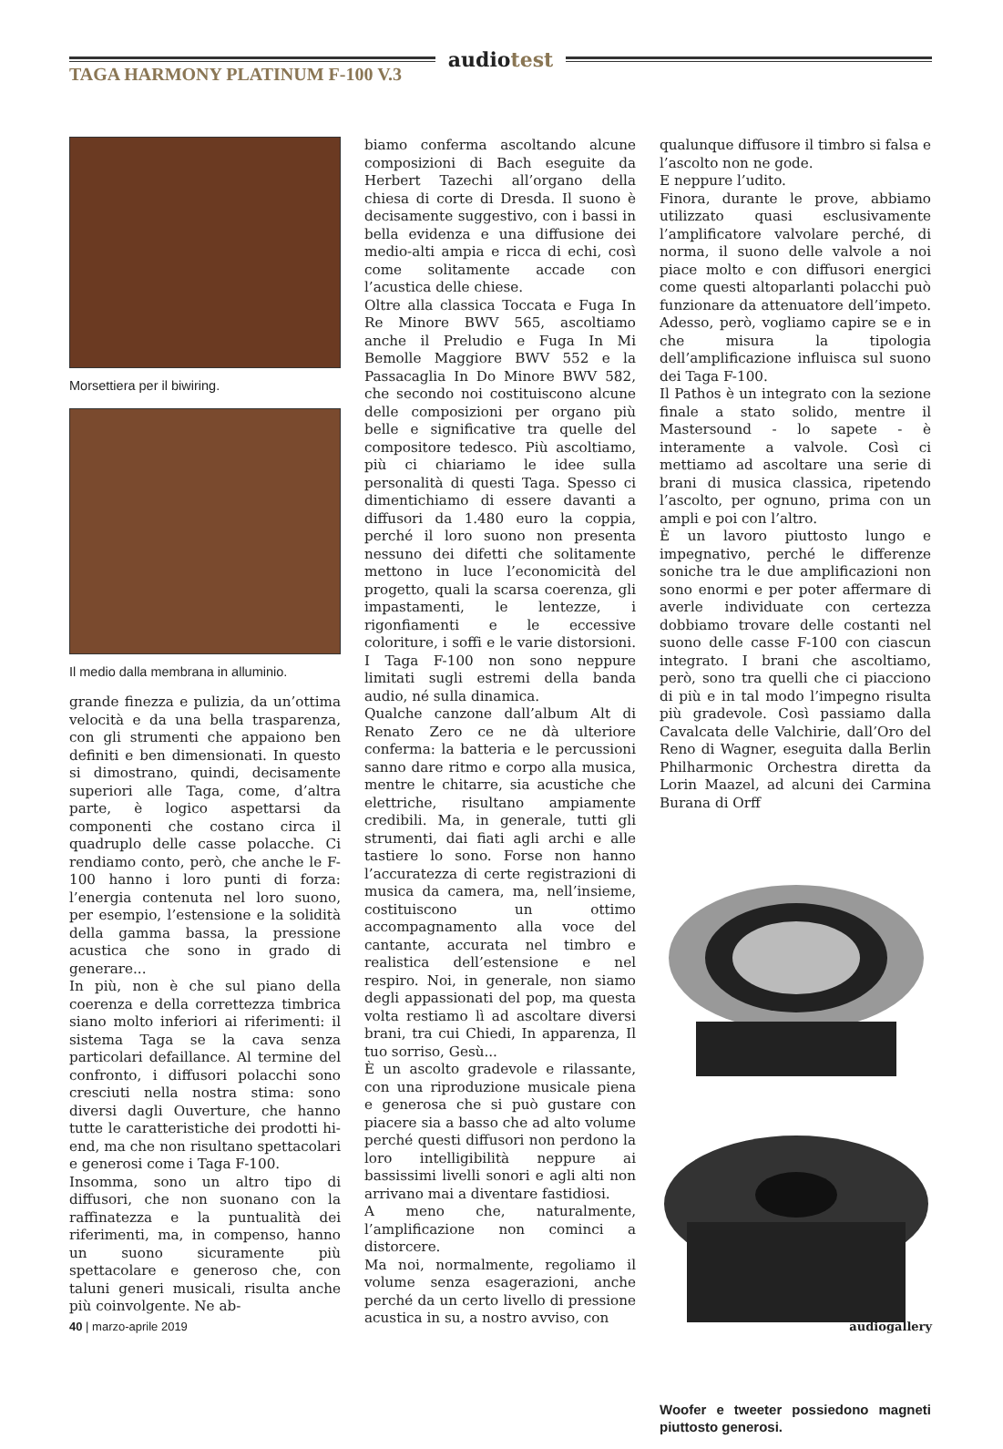audiotest
TAGA HARMONY PLATINUM F-100 V.3
Morsettiera per il biwiring.
Il medio dalla membrana in alluminio.
grande finezza e pulizia, da un’ottima velocità e da una bella trasparenza, con gli strumenti che appaiono ben definiti e ben dimensionati. In questo si dimostrano, quindi, decisamente superiori alle Taga, come, d’altra parte, è logico aspettarsi da componenti che costano circa il quadruplo delle casse polacche. Ci rendiamo conto, però, che anche le F-100 hanno i loro punti di forza: l’energia contenuta nel loro suono, per esempio, l’estensione e la solidità della gamma bassa, la pressione acustica che sono in grado di generare...
In più, non è che sul piano della coerenza e della correttezza timbrica siano molto inferiori ai riferimenti: il sistema Taga se la cava senza particolari defaillance. Al termine del confronto, i diffusori polacchi sono cresciuti nella nostra stima: sono diversi dagli Ouverture, che hanno tutte le caratteristiche dei prodotti hi-end, ma che non risultano spettacolari e generosi come i Taga F-100.
Insomma, sono un altro tipo di diffusori, che non suonano con la raffinatezza e la puntualità dei riferimenti, ma, in compenso, hanno un suono sicuramente più spettacolare e generoso che, con taluni generi musicali, risulta anche più coinvolgente. Ne ab-
biamo conferma ascoltando alcune composizioni di Bach eseguite da Herbert Tazechi all’organo della chiesa di corte di Dresda. Il suono è decisamente suggestivo, con i bassi in bella evidenza e una diffusione dei medio-alti ampia e ricca di echi, così come solitamente accade con l’acustica delle chiese.
Oltre alla classica Toccata e Fuga In Re Minore BWV 565, ascoltiamo anche il Preludio e Fuga In Mi Bemolle Maggiore BWV 552 e la Passacaglia In Do Minore BWV 582, che secondo noi costituiscono alcune delle composizioni per organo più belle e significative tra quelle del compositore tedesco. Più ascoltiamo, più ci chiariamo le idee sulla personalità di questi Taga. Spesso ci dimentichiamo di essere davanti a diffusori da 1.480 euro la coppia, perché il loro suono non presenta nessuno dei difetti che solitamente mettono in luce l’economicità del progetto, quali la scarsa coerenza, gli impastamenti, le lentezze, i rigonfiamenti e le eccessive coloriture, i soffi e le varie distorsioni. I Taga F-100 non sono neppure limitati sugli estremi della banda audio, né sulla dinamica.
Qualche canzone dall’album Alt di Renato Zero ce ne dà ulteriore conferma: la batteria e le percussioni sanno dare ritmo e corpo alla musica, mentre le chitarre, sia acustiche che elettriche, risultano ampiamente credibili. Ma, in generale, tutti gli strumenti, dai fiati agli archi e alle tastiere lo sono. Forse non hanno l’accuratezza di certe registrazioni di musica da camera, ma, nell’insieme, costituiscono un ottimo accompagnamento alla voce del cantante, accurata nel timbro e realistica dell’estensione e nel respiro. Noi, in generale, non siamo degli appassionati del pop, ma questa volta restiamo lì ad ascoltare diversi brani, tra cui Chiedi, In apparenza, Il tuo sorriso, Gesù...
È un ascolto gradevole e rilassante, con una riproduzione musicale piena e generosa che si può gustare con piacere sia a basso che ad alto volume perché questi diffusori non perdono la loro intelligibilità neppure ai bassissimi livelli sonori e agli alti non arrivano mai a diventare fastidiosi.
A meno che, naturalmente, l’amplificazione non cominci a distorcere.
Ma noi, normalmente, regoliamo il volume senza esagerazioni, anche perché da un certo livello di pressione acustica in su, a nostro avviso, con
qualunque diffusore il timbro si falsa e l’ascolto non ne gode.
E neppure l’udito.
Finora, durante le prove, abbiamo utilizzato quasi esclusivamente l’amplificatore valvolare perché, di norma, il suono delle valvole a noi piace molto e con diffusori energici come questi altoparlanti polacchi può funzionare da attenuatore dell’impeto. Adesso, però, vogliamo capire se e in che misura la tipologia dell’amplificazione influisca sul suono dei Taga F-100.
Il Pathos è un integrato con la sezione finale a stato solido, mentre il Mastersound - lo sapete - è interamente a valvole. Così ci mettiamo ad ascoltare una serie di brani di musica classica, ripetendo l’ascolto, per ognuno, prima con un ampli e poi con l’altro.
È un lavoro piuttosto lungo e impegnativo, perché le differenze soniche tra le due amplificazioni non sono enormi e per poter affermare di averle individuate con certezza dobbiamo trovare delle costanti nel suono delle casse F-100 con ciascun integrato. I brani che ascoltiamo, però, sono tra quelli che ci piacciono di più e in tal modo l’impegno risulta più gradevole. Così passiamo dalla Cavalcata delle Valchirie, dall’Oro del Reno di Wagner, eseguita dalla Berlin Philharmonic Orchestra diretta da Lorin Maazel, ad alcuni dei Carmina Burana di Orff
Woofer e tweeter possiedono magneti piuttosto generosi.
40 | marzo-aprile 2019 audiogallery